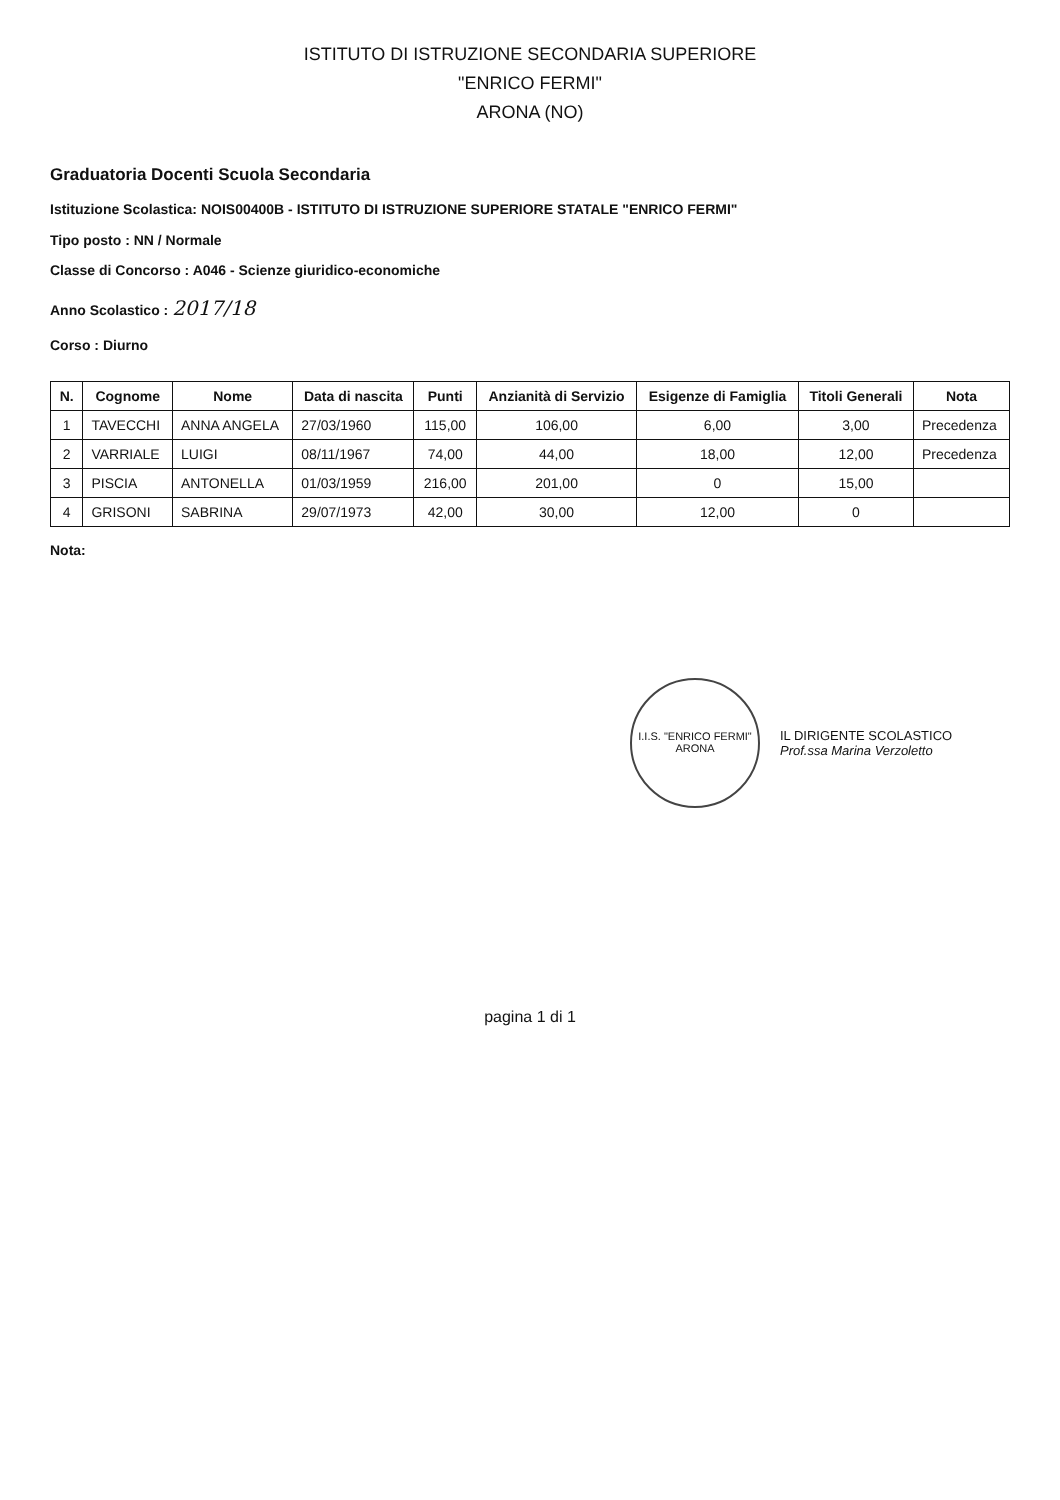ISTITUTO DI ISTRUZIONE SECONDARIA SUPERIORE
"ENRICO FERMI"
ARONA (NO)
Graduatoria Docenti Scuola Secondaria
Istituzione Scolastica: NOIS00400B - ISTITUTO DI ISTRUZIONE SUPERIORE STATALE "ENRICO FERMI"
Tipo posto : NN / Normale
Classe di Concorso : A046 - Scienze giuridico-economiche
Anno Scolastico : 2017/18
Corso : Diurno
| N. | Cognome | Nome | Data di nascita | Punti | Anzianità di Servizio | Esigenze di Famiglia | Titoli Generali | Nota |
| --- | --- | --- | --- | --- | --- | --- | --- | --- |
| 1 | TAVECCHI | ANNA ANGELA | 27/03/1960 | 115,00 | 106,00 | 6,00 | 3,00 | Precedenza |
| 2 | VARRIALE | LUIGI | 08/11/1967 | 74,00 | 44,00 | 18,00 | 12,00 | Precedenza |
| 3 | PISCIA | ANTONELLA | 01/03/1959 | 216,00 | 201,00 | 0 | 15,00 | |
| 4 | GRISONI | SABRINA | 29/07/1973 | 42,00 | 30,00 | 12,00 | 0 | |
Nota:
I.I.S. "ENRICO FERMI" ARONA IL DIRIGENTE SCOLASTICO
Prof.ssa Marina Verzoletto
pagina 1 di 1